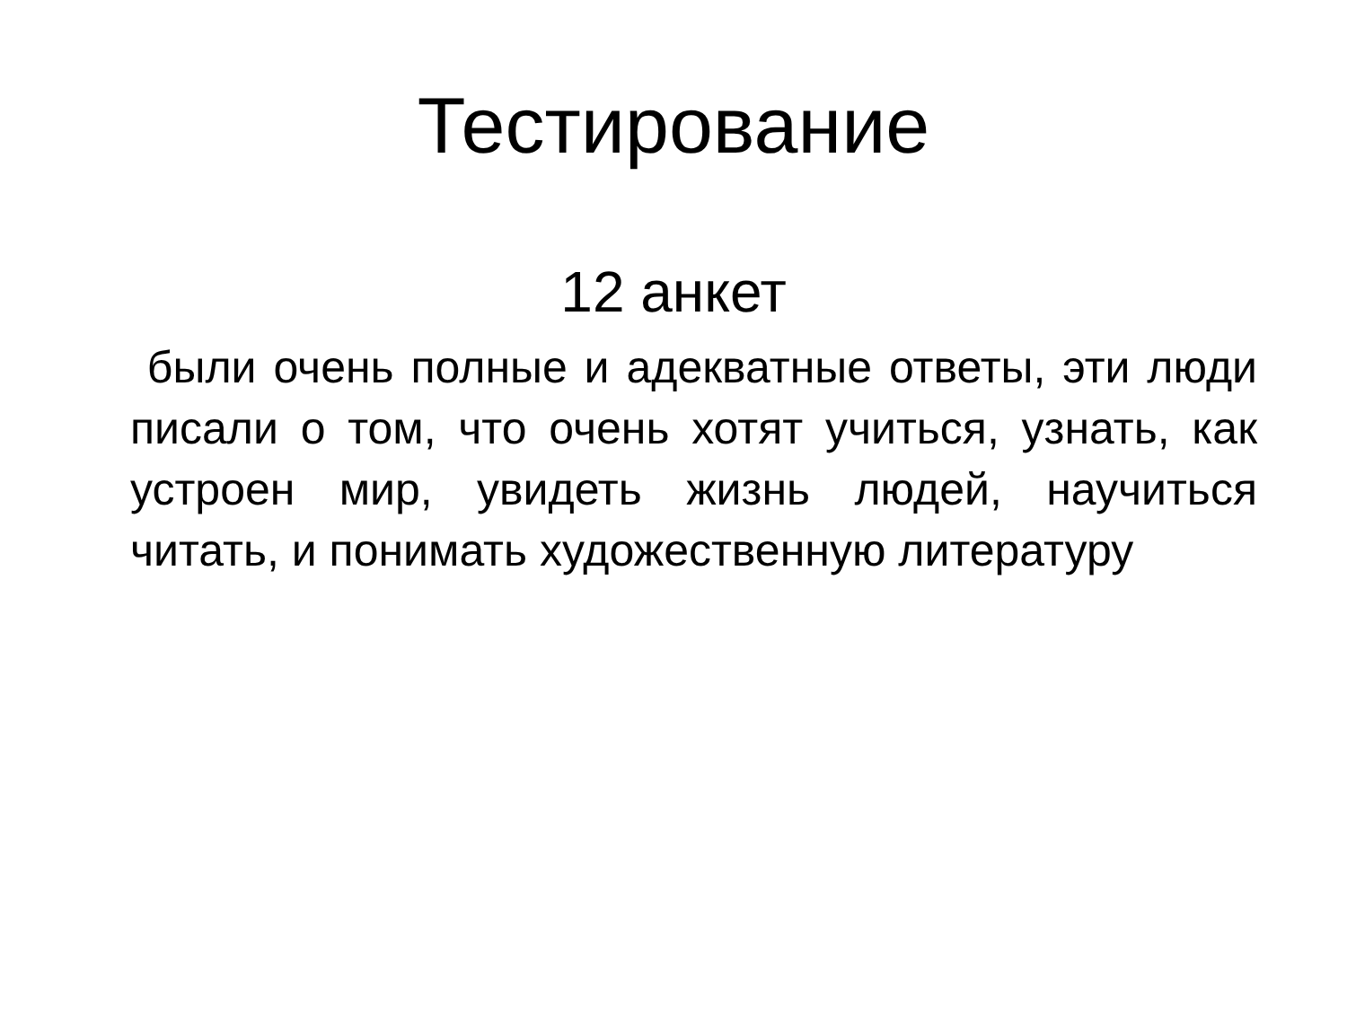Тестирование
12 анкет
были очень полные и адекватные ответы, эти люди писали о том, что очень хотят учиться, узнать, как устроен мир, увидеть жизнь людей, научиться читать, и понимать художественную литературу